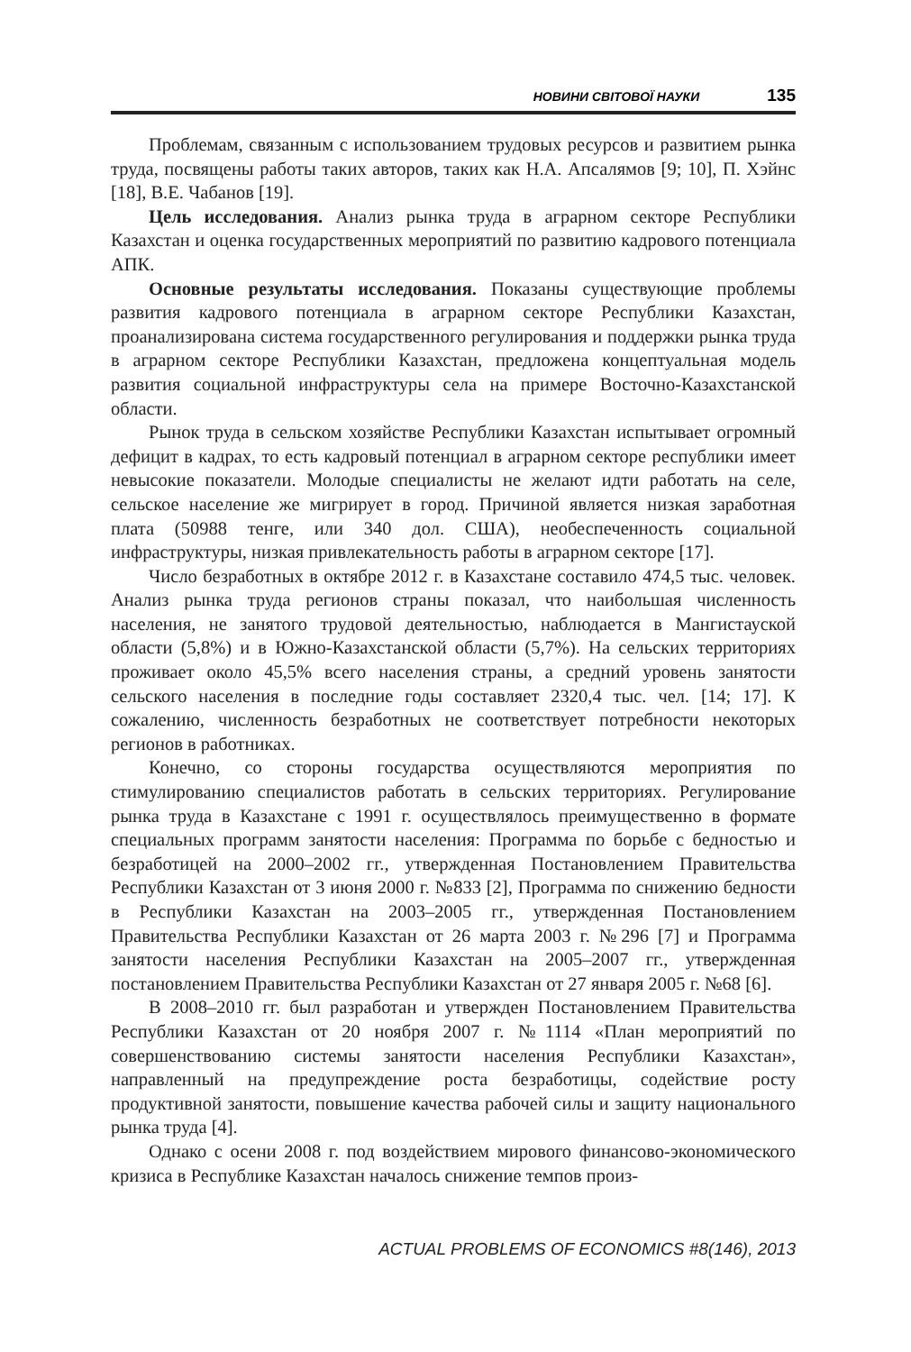НОВИНИ СВІТОВОЇ НАУКИ 135
Проблемам, связанным с использованием трудовых ресурсов и развитием рынка труда, посвящены работы таких авторов, таких как Н.А. Апсалямов [9; 10], П. Хэйнс [18], В.Е. Чабанов [19].
Цель исследования. Анализ рынка труда в аграрном секторе Республики Казахстан и оценка государственных мероприятий по развитию кадрового потенциала АПК.
Основные результаты исследования. Показаны существующие проблемы развития кадрового потенциала в аграрном секторе Республики Казахстан, проанализирована система государственного регулирования и поддержки рынка труда в аграрном секторе Республики Казахстан, предложена концептуальная модель развития социальной инфраструктуры села на примере Восточно-Казахстанской области.
Рынок труда в сельском хозяйстве Республики Казахстан испытывает огромный дефицит в кадрах, то есть кадровый потенциал в аграрном секторе республики имеет невысокие показатели. Молодые специалисты не желают идти работать на селе, сельское население же мигрирует в город. Причиной является низкая заработная плата (50988 тенге, или 340 дол. США), необеспеченность социальной инфраструктуры, низкая привлекательность работы в аграрном секторе [17].
Число безработных в октябре 2012 г. в Казахстане составило 474,5 тыс. человек. Анализ рынка труда регионов страны показал, что наибольшая численность населения, не занятого трудовой деятельностью, наблюдается в Мангистауской области (5,8%) и в Южно-Казахстанской области (5,7%). На сельских территориях проживает около 45,5% всего населения страны, а средний уровень занятости сельского населения в последние годы составляет 2320,4 тыс. чел. [14; 17]. К сожалению, численность безработных не соответствует потребности некоторых регионов в работниках.
Конечно, со стороны государства осуществляются мероприятия по стимулированию специалистов работать в сельских территориях. Регулирование рынка труда в Казахстане с 1991 г. осуществлялось преимущественно в формате специальных программ занятости населения: Программа по борьбе с бедностью и безработицей на 2000–2002 гг., утвержденная Постановлением Правительства Республики Казахстан от 3 июня 2000 г. №833 [2], Программа по снижению бедности в Республики Казахстан на 2003–2005 гг., утвержденная Постановлением Правительства Республики Казахстан от 26 марта 2003 г. №296 [7] и Программа занятости населения Республики Казахстан на 2005–2007 гг., утвержденная постановлением Правительства Республики Казахстан от 27 января 2005 г. №68 [6].
В 2008–2010 гг. был разработан и утвержден Постановлением Правительства Республики Казахстан от 20 ноября 2007 г. №1114 «План мероприятий по совершенствованию системы занятости населения Республики Казахстан», направленный на предупреждение роста безработицы, содействие росту продуктивной занятости, повышение качества рабочей силы и защиту национального рынка труда [4].
Однако с осени 2008 г. под воздействием мирового финансово-экономического кризиса в Республике Казахстан началось снижение темпов произ-
ACTUAL PROBLEMS OF ECONOMICS #8(146), 2013